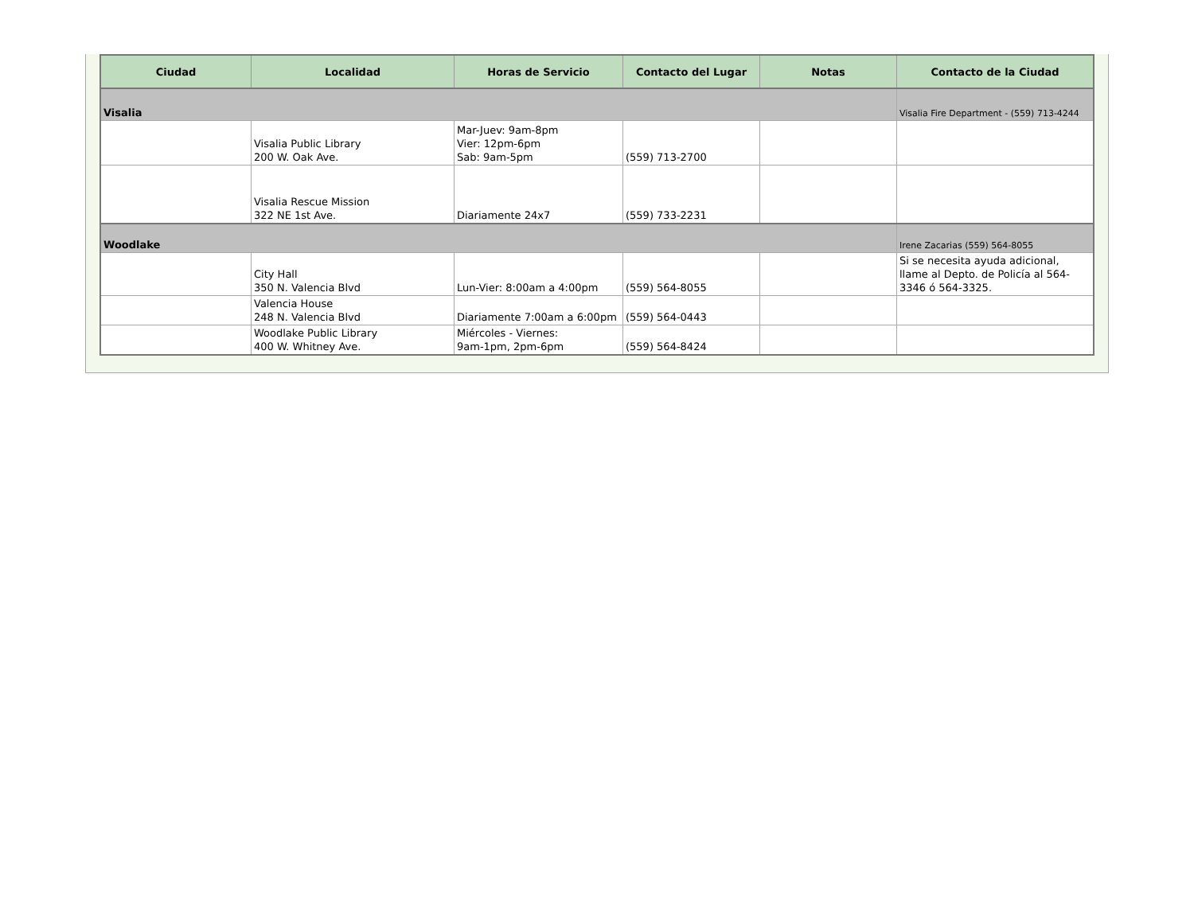| Ciudad | Localidad | Horas de Servicio | Contacto del Lugar | Notas | Contacto de la Ciudad |
| --- | --- | --- | --- | --- | --- |
| Visalia | | | | | Visalia Fire Department - (559) 713-4244 |
| | Visalia Public Library 200 W. Oak Ave. | Mar-Juev: 9am-8pm Vier: 12pm-6pm Sab: 9am-5pm | (559) 713-2700 | | |
| | Visalia Rescue Mission 322 NE 1st Ave. | Diariamente 24x7 | (559) 733-2231 | | |
| Woodlake | | | | | Irene Zacarias (559) 564-8055 |
| | City Hall 350 N. Valencia Blvd | Lun-Vier: 8:00am a 4:00pm | (559) 564-8055 | | Si se necesita ayuda adicional, llame al Depto. de Policía al 564-3346 ó 564-3325. |
| | Valencia House 248 N. Valencia Blvd | Diariamente 7:00am a 6:00pm | (559) 564-0443 | | |
| | Woodlake Public Library 400 W. Whitney Ave. | Miércoles - Viernes: 9am-1pm, 2pm-6pm | (559) 564-8424 | | |